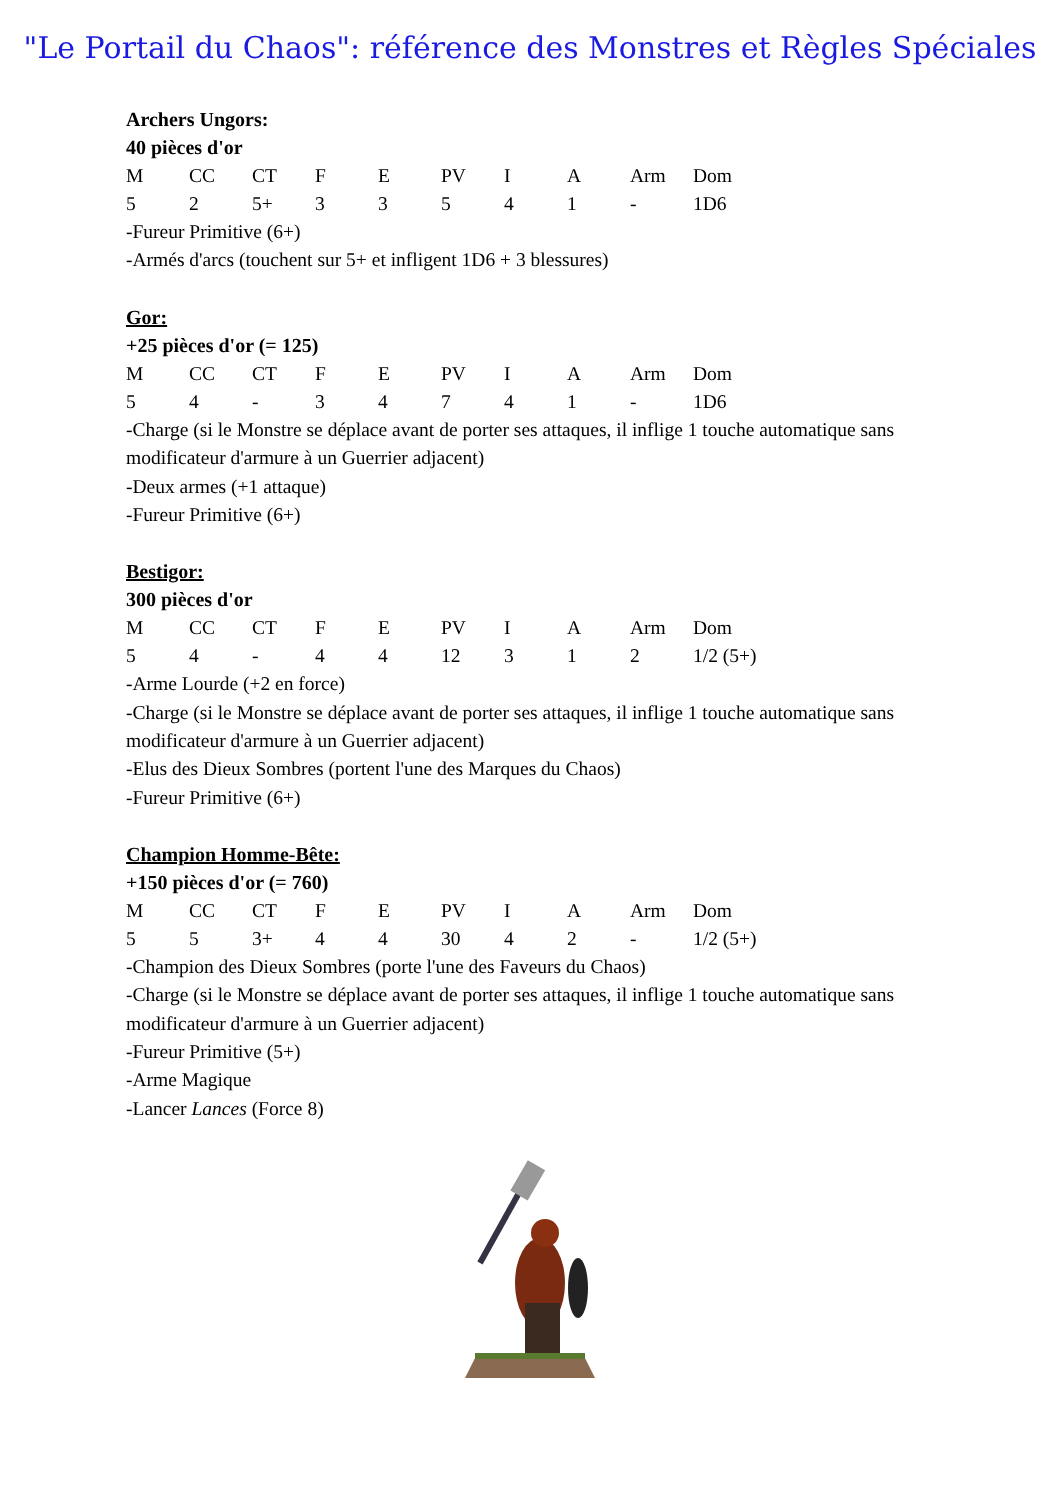"Le Portail du Chaos": référence des Monstres et Règles Spéciales
Archers Ungors:
40 pièces d'or
| M | CC | CT | F | E | PV | I | A | Arm | Dom |
| 5 | 2 | 5+ | 3 | 3 | 5 | 4 | 1 | - | 1D6 |
-Fureur Primitive (6+)
-Armés d'arcs (touchent sur 5+ et infligent 1D6 + 3 blessures)
Gor:
+25 pièces d'or (= 125)
| M | CC | CT | F | E | PV | I | A | Arm | Dom |
| 5 | 4 | - | 3 | 4 | 7 | 4 | 1 | - | 1D6 |
-Charge (si le Monstre se déplace avant de porter ses attaques, il inflige 1 touche automatique sans modificateur d'armure à un Guerrier adjacent)
-Deux armes (+1 attaque)
-Fureur Primitive (6+)
Bestigor:
300 pièces d'or
| M | CC | CT | F | E | PV | I | A | Arm | Dom |
| 5 | 4 | - | 4 | 4 | 12 | 3 | 1 | 2 | 1/2 (5+) |
-Arme Lourde (+2 en force)
-Charge (si le Monstre se déplace avant de porter ses attaques, il inflige 1 touche automatique sans modificateur d'armure à un Guerrier adjacent)
-Elus des Dieux Sombres (portent l'une des Marques du Chaos)
-Fureur Primitive (6+)
Champion Homme-Bête:
+150 pièces d'or (= 760)
| M | CC | CT | F | E | PV | I | A | Arm | Dom |
| 5 | 5 | 3+ | 4 | 4 | 30 | 4 | 2 | - | 1/2 (5+) |
-Champion des Dieux Sombres (porte l'une des Faveurs du Chaos)
-Charge (si le Monstre se déplace avant de porter ses attaques, il inflige 1 touche automatique sans modificateur d'armure à un Guerrier adjacent)
-Fureur Primitive (5+)
-Arme Magique
-Lancer Lances (Force 8)